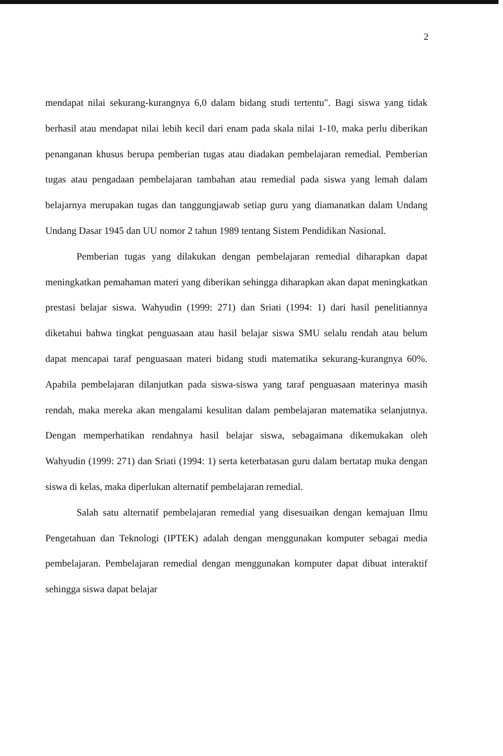2
mendapat nilai sekurang-kurangnya 6,0 dalam bidang studi tertentu". Bagi siswa yang tidak berhasil atau mendapat nilai lebih kecil dari enam pada skala nilai 1-10, maka perlu diberikan penanganan khusus berupa pemberian tugas atau diadakan pembelajaran remedial. Pemberian tugas atau pengadaan pembelajaran tambahan atau remedial pada siswa yang lemah dalam belajarnya merupakan tugas dan tanggungjawab setiap guru yang diamanatkan dalam Undang Undang Dasar 1945 dan UU nomor 2 tahun 1989 tentang Sistem Pendidikan Nasional.
Pemberian tugas yang dilakukan dengan pembelajaran remedial diharapkan dapat meningkatkan pemahaman materi yang diberikan sehingga diharapkan akan dapat meningkatkan prestasi belajar siswa. Wahyudin (1999: 271) dan Sriati (1994: 1) dari hasil penelitiannya diketahui bahwa tingkat penguasaan atau hasil belajar siswa SMU selalu rendah atau belum dapat mencapai taraf penguasaan materi bidang studi matematika sekurang-kurangnya 60%. Apabila pembelajaran dilanjutkan pada siswa-siswa yang taraf penguasaan materinya masih rendah, maka mereka akan mengalami kesulitan dalam pembelajaran matematika selanjutnya. Dengan memperhatikan rendahnya hasil belajar siswa, sebagaimana dikemukakan oleh Wahyudin (1999: 271) dan Sriati (1994: 1) serta keterbatasan guru dalam bertatap muka dengan siswa di kelas, maka diperlukan alternatif pembelajaran remedial.
Salah satu alternatif pembelajaran remedial yang disesuaikan dengan kemajuan Ilmu Pengetahuan dan Teknologi (IPTEK) adalah dengan menggunakan komputer sebagai media pembelajaran. Pembelajaran remedial dengan menggunakan komputer dapat dibuat interaktif sehingga siswa dapat belajar